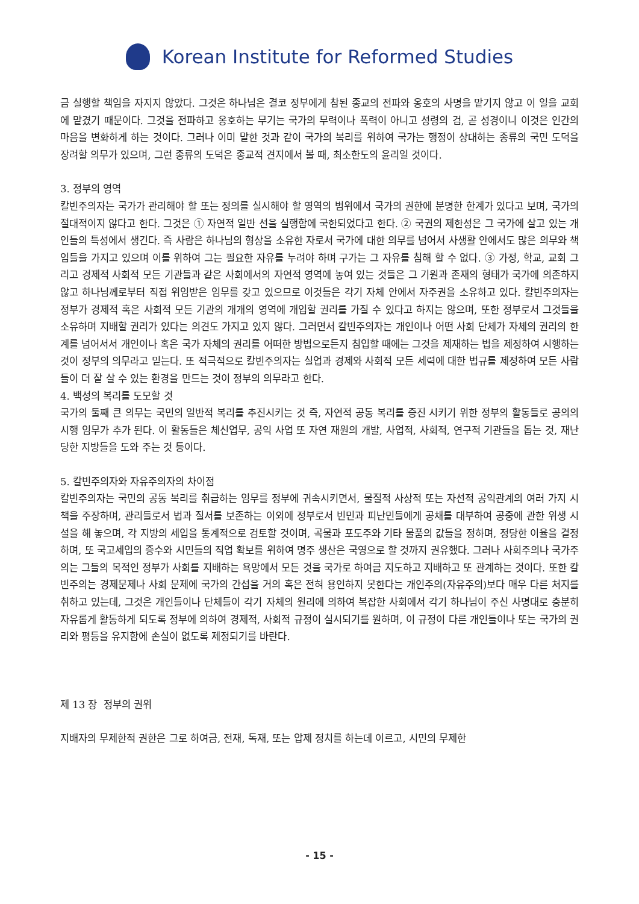Korean Institute for Reformed Studies
금 실행할 책임을 자지지 않았다. 그것은 하나님은 결코 정부에게 참된 종교의 전파와 옹호의 사명을 맡기지 않고 이 일을 교회에 맡겼기 때문이다. 그것을 전파하고 옹호하는 무기는 국가의 무력이나 폭력이 아니고 성령의 검, 곧 성경이니 이것은 인간의 마음을 변화하게 하는 것이다. 그러나 이미 말한 것과 같이 국가의 복리를 위하여 국가는 행정이 상대하는 종류의 국민 도덕을 장려할 의무가 있으며, 그런 종류의 도덕은 종교적 견지에서 볼 때, 최소한도의 윤리일 것이다.
3. 정부의 영역
칼빈주의자는 국가가 관리해야 할 또는 정의를 실시해야 할 영역의 범위에서 국가의 권한에 분명한 한계가 있다고 보며, 국가의 절대적이지 않다고 한다. 그것은 ① 자연적 일반 선을 실행함에 국한되었다고 한다. ② 국권의 제한성은 그 국가에 살고 있는 개인들의 특성에서 생긴다. 즉 사람은 하나님의 형상을 소유한 자로서 국가에 대한 의무를 넘어서 사생활 안에서도 많은 의무와 책임들을 가지고 있으며 이를 위하여 그는 필요한 자유를 누려야 하며 구가는 그 자유를 침해 할 수 없다. ③ 가정, 학교, 교회 그리고 경제적 사회적 모든 기관들과 같은 사회에서의 자연적 영역에 놓여 있는 것들은 그 기원과 존재의 형태가 국가에 의존하지 않고 하나님께로부터 직접 위임받은 임무를 갖고 있으므로 이것들은 각기 자체 안에서 자주권을 소유하고 있다. 칼빈주의자는 정부가 경제적 혹은 사회적 모든 기관의 개개의 영역에 개입할 권리를 가질 수 있다고 하지는 않으며, 또한 정부로서 그것들을 소유하며 지배할 권리가 있다는 의견도 가지고 있지 않다. 그러면서 칼빈주의자는 개인이나 어떤 사회 단체가 자체의 권리의 한계를 넘어서서 개인이나 혹은 국가 자체의 권리를 어떠한 방법으로든지 침입할 때에는 그것을 제재하는 법을 제정하여 시행하는 것이 정부의 의무라고 믿는다. 또 적극적으로 칼빈주의자는 실업과 경제와 사회적 모든 세력에 대한 법규를 제정하여 모든 사람들이 더 잘 살 수 있는 환경을 만드는 것이 정부의 의무라고 한다.
4. 백성의 복리를 도모할 것
국가의 둘째 큰 의무는 국민의 일반적 복리를 추진시키는 것 즉, 자연적 공동 복리를 증진 시키기 위한 정부의 활동들로 공의의 시행 임무가 추가 된다. 이 활동들은 체신업무, 공익 사업 또 자연 재원의 개발, 사업적, 사회적, 연구적 기관들을 돕는 것, 재난당한 지방들을 도와 주는 것 등이다.
5. 칼빈주의자와 자유주의자의 차이점
칼빈주의자는 국민의 공동 복리를 취급하는 임무를 정부에 귀속시키면서, 물질적 사상적 또는 자선적 공익관계의 여러 가지 시책을 주장하며, 관리들로서 법과 질서를 보존하는 이외에 정부로서 빈민과 피난민들에게 공채를 대부하여 공중에 관한 위생 시설을 해 놓으며, 각 지방의 세입을 통계적으로 검토할 것이며, 곡물과 포도주와 기타 물품의 값들을 정하며, 정당한 이율을 결정하며, 또 국고세입의 증수와 시민들의 직업 확보를 위하여 명주 생산은 국영으로 할 것까지 권유했다. 그러나 사회주의나 국가주의는 그들의 목적인 정부가 사회를 지배하는 욕망에서 모든 것을 국가로 하여금 지도하고 지배하고 또 관계하는 것이다. 또한 칼빈주의는 경제문제나 사회 문제에 국가의 간섭을 거의 혹은 전혀 용인하지 못한다는 개인주의(자유주의)보다 매우 다른 처지를 취하고 있는데, 그것은 개인들이나 단체들이 각기 자체의 원리에 의하여 복잡한 사회에서 각기 하나님이 주신 사명대로 충분히 자유롭게 활동하게 되도록 정부에 의하여 경제적, 사회적 규정이 실시되기를 원하며, 이 규정이 다른 개인들이나 또는 국가의 권리와 평등을 유지함에 손실이 없도록 제정되기를 바란다.
제 13 장 정부의 권위
지배자의 무제한적 권한은 그로 하여금, 전재, 독재, 또는 압제 정치를 하는데 이르고, 시민의 무제한
- 15 -